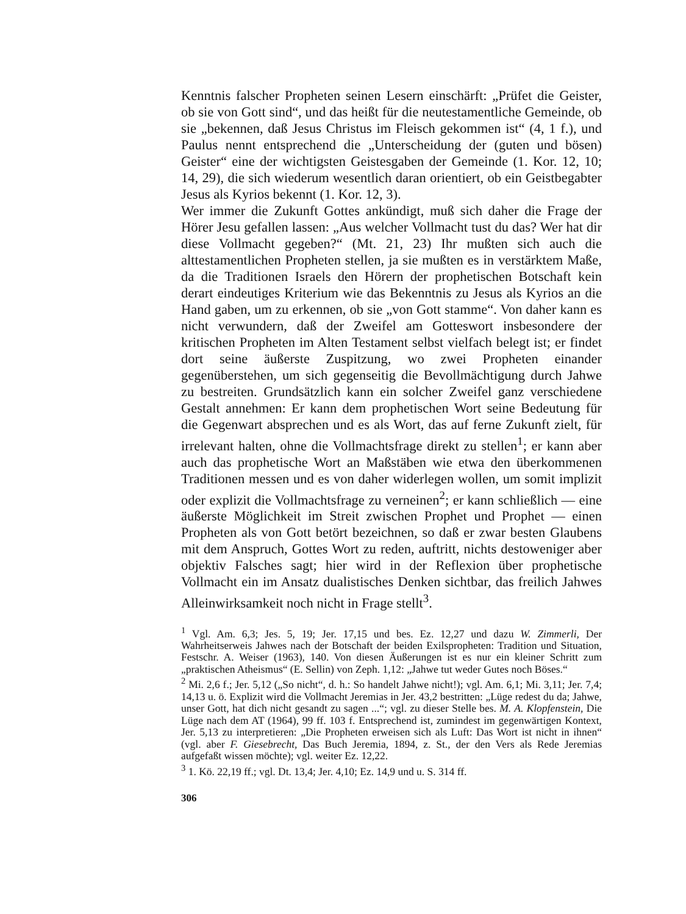Kenntnis falscher Propheten seinen Lesern einschärft: „Prüfet die Geister, ob sie von Gott sind“, und das heißt für die neutestamentliche Gemeinde, ob sie „bekennen, daß Jesus Christus im Fleisch gekommen ist“ (4, 1 f.), und Paulus nennt entsprechend die „Unterscheidung der (guten und bösen) Geister“ eine der wichtigsten Geistesgaben der Gemeinde (1. Kor. 12, 10; 14, 29), die sich wiederum wesentlich daran orientiert, ob ein Geistbegabter Jesus als Kyrios bekennt (1. Kor. 12, 3).
Wer immer die Zukunft Gottes ankündigt, muß sich daher die Frage der Hörer Jesu gefallen lassen: „Aus welcher Vollmacht tust du das? Wer hat dir diese Vollmacht gegeben?“ (Mt. 21, 23) Ihr mußten sich auch die alttestamentlichen Propheten stellen, ja sie mußten es in verstärktem Maße, da die Traditionen Israels den Hörern der prophetischen Botschaft kein derart eindeutiges Kriterium wie das Bekenntnis zu Jesus als Kyrios an die Hand gaben, um zu erkennen, ob sie „von Gott stamme“. Von daher kann es nicht verwundern, daß der Zweifel am Gotteswort insbesondere der kritischen Propheten im Alten Testament selbst vielfach belegt ist; er findet dort seine äußerste Zuspitzung, wo zwei Propheten einander gegenüberstehen, um sich gegenseitig die Bevollmächtigung durch Jahwe zu bestreiten. Grundsätzlich kann ein solcher Zweifel ganz verschiedene Gestalt annehmen: Er kann dem prophetischen Wort seine Bedeutung für die Gegenwart absprechen und es als Wort, das auf ferne Zukunft zielt, für irrelevant halten, ohne die Vollmachtsfrage direkt zu stellen<sup>1</sup>; er kann aber auch das prophetische Wort an Maßstäben wie etwa den überkommenen Traditionen messen und es von daher widerlegen wollen, um somit implizit oder explizit die Vollmachtsfrage zu verneinen<sup>2</sup>; er kann schließlich — eine äußerste Möglichkeit im Streit zwischen Prophet und Prophet — einen Propheten als von Gott betört bezeichnen, so daß er zwar besten Glaubens mit dem Anspruch, Gottes Wort zu reden, auftritt, nichts destoweniger aber objektiv Falsches sagt; hier wird in der Reflexion über prophetische Vollmacht ein im Ansatz dualistisches Denken sichtbar, das freilich Jahwes Alleinwirksamkeit noch nicht in Frage stellt<sup>3</sup>.
<sup>1</sup> Vgl. Am. 6,3; Jes. 5, 19; Jer. 17,15 und bes. Ez. 12,27 und dazu W. Zimmerli, Der Wahrheitserweis Jahwes nach der Botschaft der beiden Exilspropheten: Tradition und Situation, Festschr. A. Weiser (1963), 140. Von diesen Äußerungen ist es nur ein kleiner Schritt zum „praktischen Atheismus“ (E. Sellin) von Zeph. 1,12: „Jahwe tut weder Gutes noch Böses.“
<sup>2</sup> Mi. 2,6 f.; Jer. 5,12 („So nicht“, d. h.: So handelt Jahwe nicht!); vgl. Am. 6,1; Mi. 3,11; Jer. 7,4; 14,13 u. ö. Explizit wird die Vollmacht Jeremias in Jer. 43,2 bestritten: „Lüge redest du da; Jahwe, unser Gott, hat dich nicht gesandt zu sagen ...“; vgl. zu dieser Stelle bes. M. A. Klopfenstein, Die Lüge nach dem AT (1964), 99 ff. 103 f. Entsprechend ist, zumindest im gegenwärtigen Kontext, Jer. 5,13 zu interpretieren: „Die Propheten erweisen sich als Luft: Das Wort ist nicht in ihnen“ (vgl. aber F. Giesebrecht, Das Buch Jeremia, 1894, z. St., der den Vers als Rede Jeremias aufgefaßt wissen möchte); vgl. weiter Ez. 12,22.
<sup>3</sup> 1. Kö. 22,19 ff.; vgl. Dt. 13,4; Jer. 4,10; Ez. 14,9 und u. S. 314 ff.
306